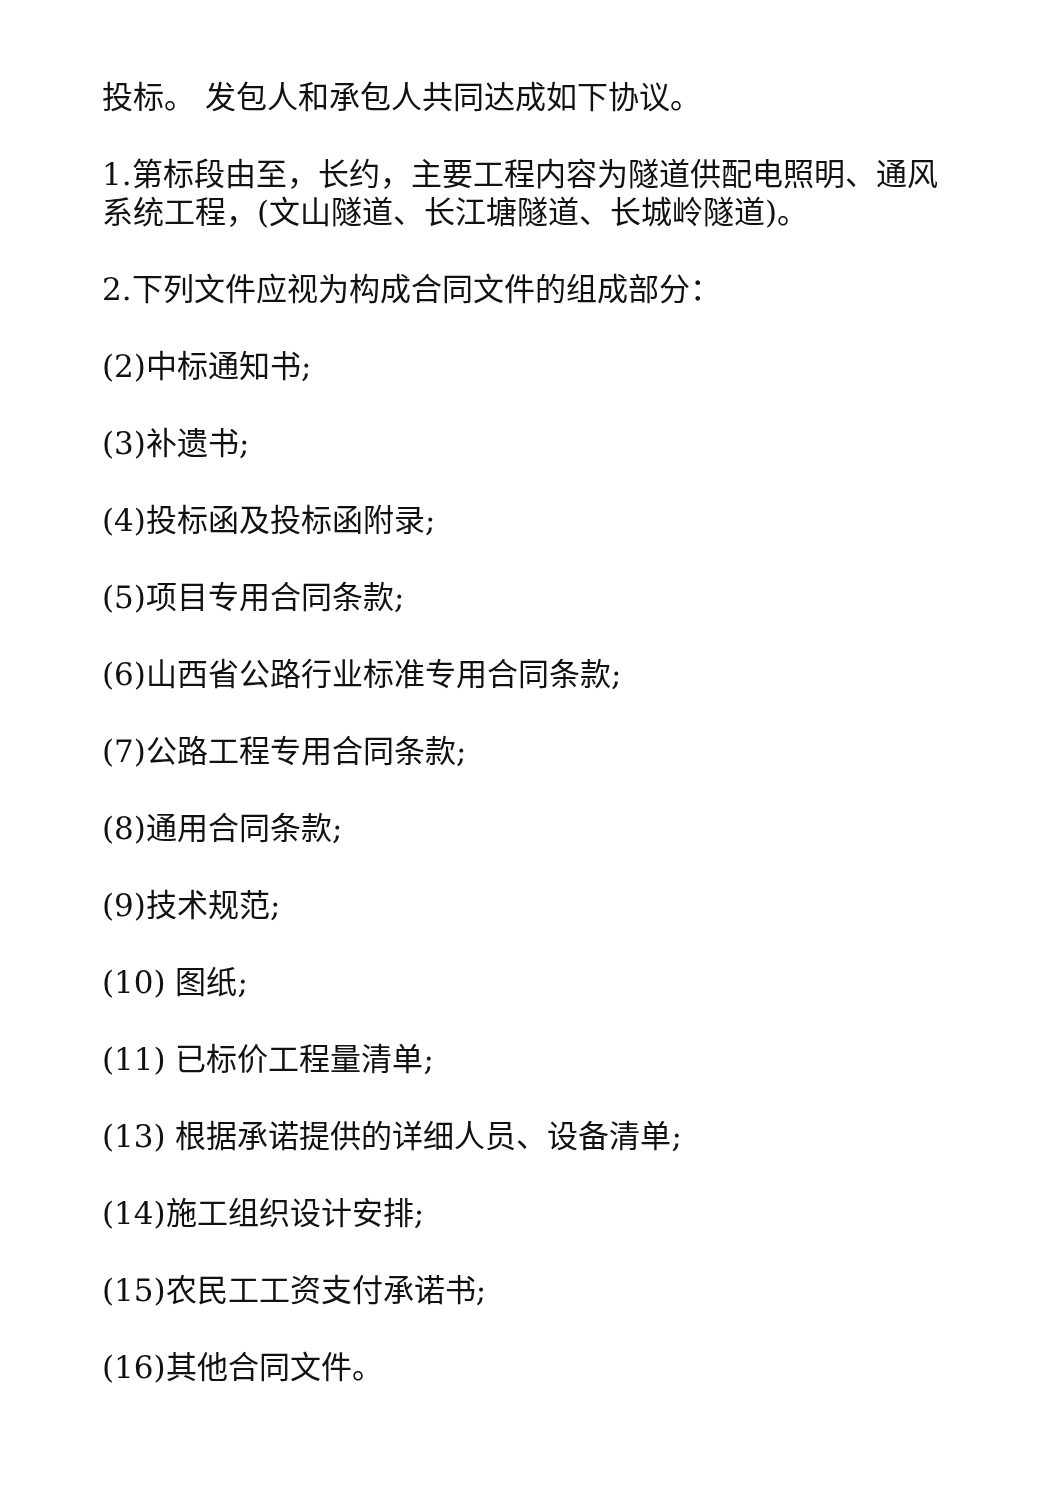投标。 发包人和承包人共同达成如下协议。
1.第标段由至，长约，主要工程内容为隧道供配电照明、通风系统工程，(文山隧道、长江塘隧道、长城岭隧道)。
2.下列文件应视为构成合同文件的组成部分：
(2)中标通知书;
(3)补遗书;
(4)投标函及投标函附录;
(5)项目专用合同条款;
(6)山西省公路行业标准专用合同条款;
(7)公路工程专用合同条款;
(8)通用合同条款;
(9)技术规范;
(10) 图纸;
(11) 已标价工程量清单;
(13) 根据承诺提供的详细人员、设备清单;
(14)施工组织设计安排;
(15)农民工工资支付承诺书;
(16)其他合同文件。